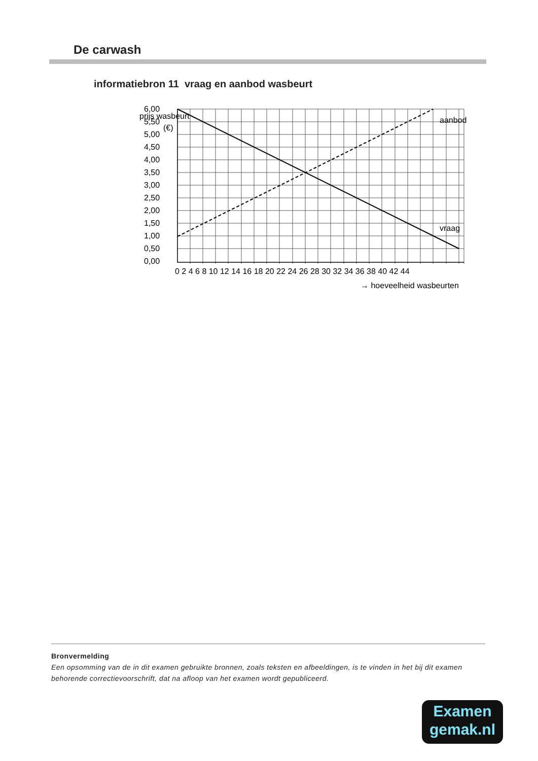De carwash
informatiebron 11 vraag en aanbod wasbeurt
prijs wasbeurt
(€)
6,00
5,50
5,00
4,50
4,00
3,50
3,00
2,50
2,00
1,50
1,00
0,50
0,00
0 2 4 6 8 10 12 14 16 18 20 22 24 26 28 30 32 34 36 38 40 42 44
aanbod
vraag
→ hoeveelheid wasbeurten
Bronvermelding
Een opsomming van de in dit examen gebruikte bronnen, zoals teksten en afbeeldingen, is te vinden in het bij dit examen behorende correctievoorschrift, dat na afloop van het examen wordt gepubliceerd.
Examen
gemak.nl